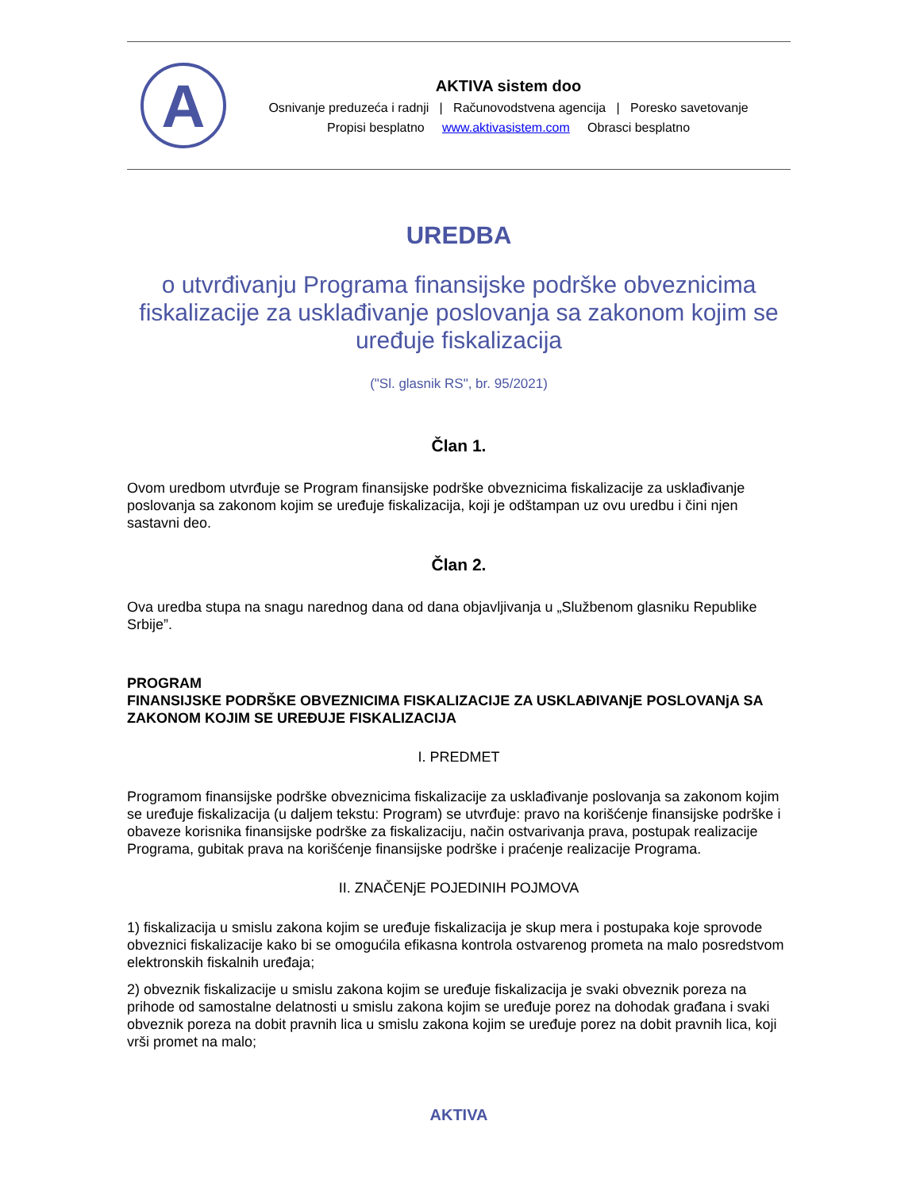A
AKTIVA sistem doo
Osnivanje preduzeća i radnji | Računovodstvena agencija | Poresko savetovanje
Propisi besplatno www.aktivasistem.com Obrasci besplatno
UREDBA
o utvrđivanju Programa finansijske podrške obveznicima fiskalizacije za usklađivanje poslovanja sa zakonom kojim se uređuje fiskalizacija
("Sl. glasnik RS", br. 95/2021)
Član 1.
Ovom uredbom utvrđuje se Program finansijske podrške obveznicima fiskalizacije za usklađivanje poslovanja sa zakonom kojim se uređuje fiskalizacija, koji je odštampan uz ovu uredbu i čini njen sastavni deo.
Član 2.
Ova uredba stupa na snagu narednog dana od dana objavljivanja u „Službenom glasniku Republike Srbije”.
PROGRAM
FINANSIJSKE PODRŠKE OBVEZNICIMA FISKALIZACIJE ZA USKLAĐIVANjE POSLOVANjA SA ZAKONOM KOJIM SE UREĐUJE FISKALIZACIJA
I. PREDMET
Programom finansijske podrške obveznicima fiskalizacije za usklađivanje poslovanja sa zakonom kojim se uređuje fiskalizacija (u daljem tekstu: Program) se utvrđuje: pravo na korišćenje finansijske podrške i obaveze korisnika finansijske podrške za fiskalizaciju, način ostvarivanja prava, postupak realizacije Programa, gubitak prava na korišćenje finansijske podrške i praćenje realizacije Programa.
II. ZNAČENjE POJEDINIH POJMOVA
1) fiskalizacija u smislu zakona kojim se uređuje fiskalizacija je skup mera i postupaka koje sprovode obveznici fiskalizacije kako bi se omogućila efikasna kontrola ostvarenog prometa na malo posredstvom elektronskih fiskalnih uređaja;
2) obveznik fiskalizacije u smislu zakona kojim se uređuje fiskalizacija je svaki obveznik poreza na prihode od samostalne delatnosti u smislu zakona kojim se uređuje porez na dohodak građana i svaki obveznik poreza na dobit pravnih lica u smislu zakona kojim se uređuje porez na dobit pravnih lica, koji vrši promet na malo;
AKTIVA